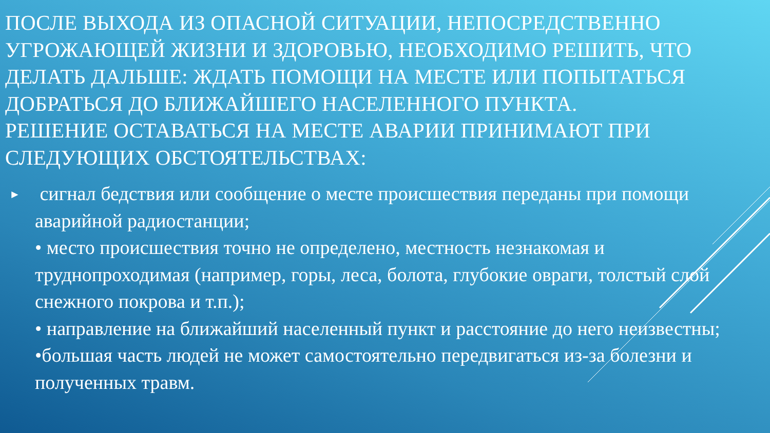ПОСЛЕ ВЫХОДА ИЗ ОПАСНОЙ СИТУАЦИИ, НЕПОСРЕДСТВЕННО УГРОЖАЮЩЕЙ ЖИЗНИ И ЗДОРОВЬЮ, НЕОБХОДИМО РЕШИТЬ, ЧТО ДЕЛАТЬ ДАЛЬШЕ: ЖДАТЬ ПОМОЩИ НА МЕСТЕ ИЛИ ПОПЫТАТЬСЯ ДОБРАТЬСЯ ДО БЛИЖАЙШЕГО НАСЕЛЕННОГО ПУНКТА.
РЕШЕНИЕ ОСТАВАТЬСЯ НА МЕСТЕ АВАРИИ ПРИНИМАЮТ ПРИ СЛЕДУЮЩИХ ОБСТОЯТЕЛЬСТВАХ:
►
сигнал бедствия или сообщение о месте происшествия переданы при помощи аварийной радиостанции;
• место происшествия точно не определено, местность незнакомая и труднопроходимая (например, горы, леса, болота, глубокие овраги, толстый слой снежного покрова и т.п.);
• направление на ближайший населенный пункт и расстояние до него неизвестны;
•большая часть людей не может самостоятельно передвигаться из-за болезни и полученных травм.